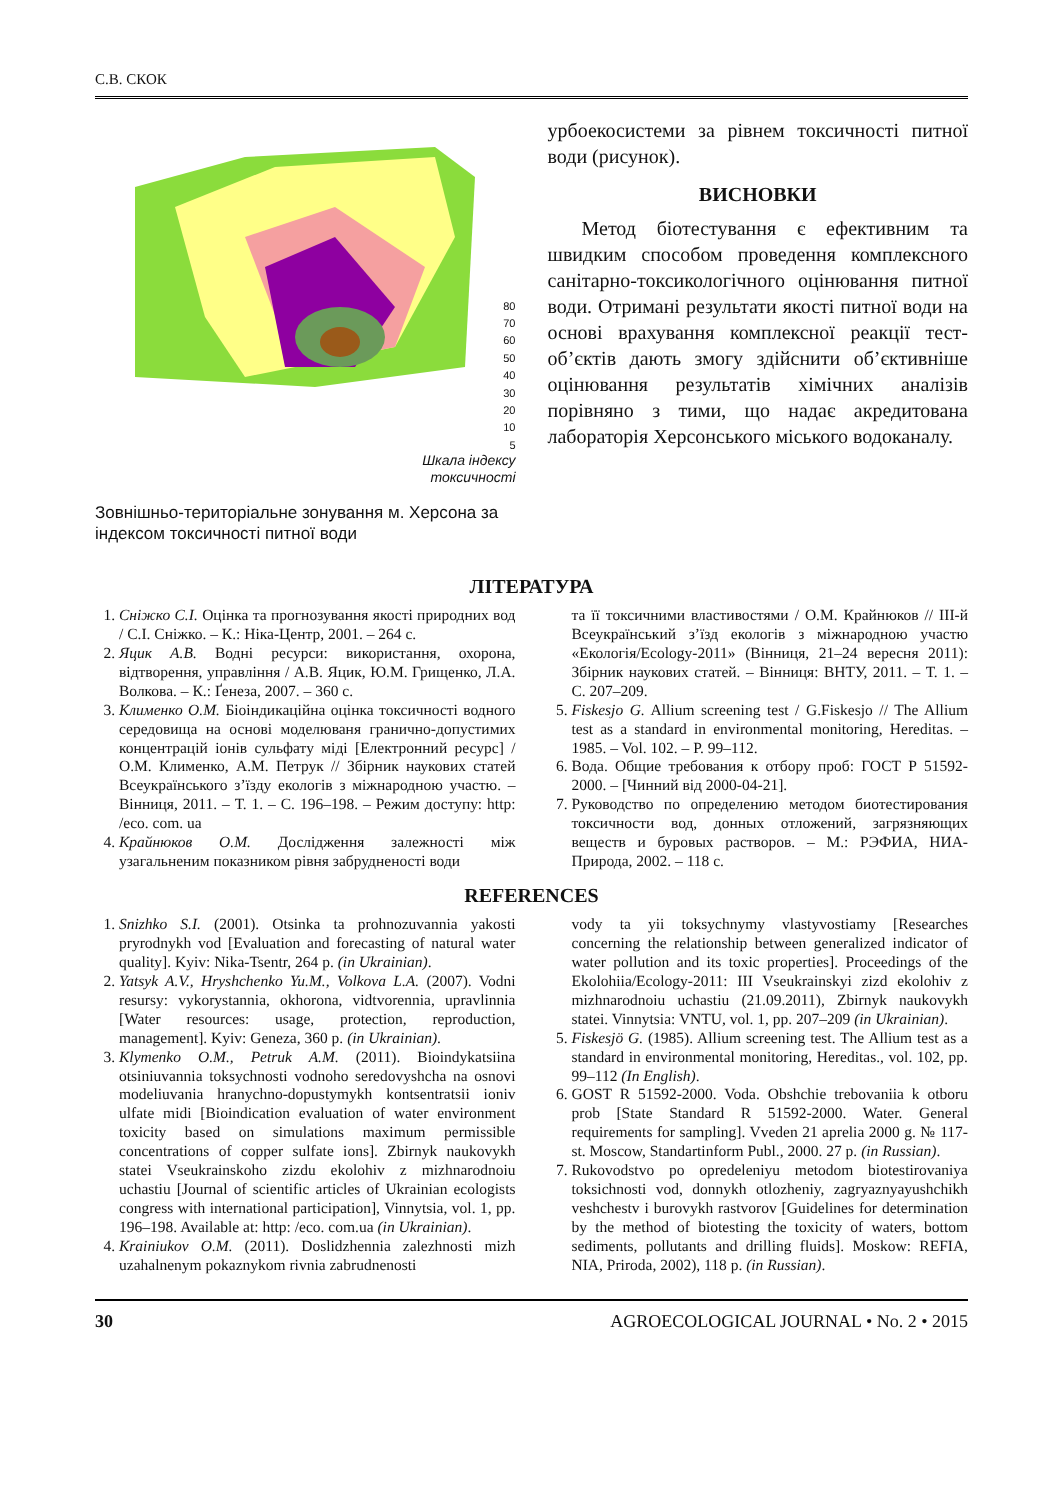С.В. СКОК
80
70
60
50
40
30
20
10
5
Шкала індексу
токсичності
Зовнішньо-територіальне зонування м. Херсона за індексом токсичності питної води
урбоекосистеми за рівнем токсичності питної води (рисунок).
ВИСНОВКИ
Метод біотестування є ефективним та швидким способом проведення комплексного санітарно-токсикологічного оцінювання питної води. Отримані результати якості питної води на основі врахування комплексної реакції тест-об’єктів дають змогу здійснити об’єктивніше оцінювання результатів хімічних аналізів порівняно з тими, що надає акредитована лабораторія Херсонського міського водоканалу.
ЛІТЕРАТУРА
1. Сніжко С.І. Оцінка та прогнозування якості природних вод / С.І. Сніжко. – К.: Ніка-Центр, 2001. – 264 с.
2. Яцик А.В. Водні ресурси: використання, охорона, відтворення, управління / А.В. Яцик, Ю.М. Грищенко, Л.А. Волкова. – К.: Ґенеза, 2007. – 360 с.
3. Клименко О.М. Біоіндикаційна оцінка токсичності водного середовища на основі моделюваня гранично-допустимих концентрацій іонів сульфату міді [Електронний ресурс] / О.М. Клименко, А.М. Петрук // Збірник наукових статей Всеукраїнського з’їзду екологів з міжнародною участю. – Вінниця, 2011. – Т. 1. – С. 196–198. – Режим доступу: http: /eco. com. ua
4. Крайнюков О.М. Дослідження залежності між узагальненим показником рівня забрудненості води
та її токсичними властивостями / О.М. Крайнюков // ІІІ-й Всеукраїнський з’їзд екологів з міжнародною участю «Екологія/Ecology-2011» (Вінниця, 21–24 вересня 2011): Збірник наукових статей. – Вінниця: ВНТУ, 2011. – Т. 1. – С. 207–209.
5. Fiskesjo G. Allium screening test / G.Fiskesjo // The Allium test as a standard in environmental monitoring, Hereditas. – 1985. – Vol. 102. – P. 99–112.
6. Вода. Общие требования к отбору проб: ГОСТ Р 51592-2000. – [Чинний від 2000-04-21].
7. Руководство по определению методом биотестирования токсичности вод, донных отложений, загрязняющих веществ и буровых растворов. – М.: РЭФИА, НИА-Природа, 2002. – 118 с.
REFERENCES
1. Snizhko S.I. (2001). Otsinka ta prohnozuvannia yakosti pryrodnykh vod [Evaluation and forecasting of natural water quality]. Kyiv: Nika-Tsentr, 264 p. (in Ukrainian).
2. Yatsyk A.V., Hryshchenko Yu.M., Volkova L.A. (2007). Vodni resursy: vykorystannia, okhorona, vidtvorennia, upravlinnia [Water resources: usage, protection, reproduction, management]. Kyiv: Geneza, 360 p. (in Ukrainian).
3. Klymenko O.M., Petruk A.M. (2011). Bioindykatsiina otsiniuvannia toksychnosti vodnoho seredovyshcha na osnovi modeliuvania hranychno-dopustymykh kontsentratsii ioniv ulfate midi [Bioindication evaluation of water environment toxicity based on simulations maximum permissible concentrations of copper sulfate ions]. Zbirnyk naukovykh statei Vseukrainskoho zizdu ekolohiv z mizhnarodnoiu uchastiu [Journal of scientific articles of Ukrainian ecologists congress with international participation], Vinnytsia, vol. 1, pp. 196–198. Available at: http: /eco. com.ua (in Ukrainian).
4. Krainiukov O.M. (2011). Doslidzhennia zalezhnosti mizh uzahalnenym pokaznykom rivnia zabrudnenosti
vody ta yii toksychnymy vlastyvostiamy [Researches concerning the relationship between generalized indicator of water pollution and its toxic properties]. Proceedings of the Ekolohiia/Ecology-2011: III Vseukrainskyi zizd ekolohiv z mizhnarodnoiu uchastiu (21.09.2011), Zbirnyk naukovykh statei. Vinnytsia: VNTU, vol. 1, pp. 207–209 (in Ukrainian).
5. Fiskesjö G. (1985). Allium screening test. The Allium test as a standard in environmental monitoring, Hereditas., vol. 102, pp. 99–112 (In English).
6. GOST R 51592-2000. Voda. Obshchie trebovaniia k otboru prob [State Standard R 51592-2000. Water. General requirements for sampling]. Vveden 21 aprelia 2000 g. № 117-st. Moscow, Standartinform Publ., 2000. 27 p. (in Russian).
7. Rukovodstvo po opredeleniyu metodom biotestirovaniya toksichnosti vod, donnykh otlozheniy, zagryaznyayushchikh veshchestv i burovykh rastvorov [Guidelines for determination by the method of biotesting the toxicity of waters, bottom sediments, pollutants and drilling fluids]. Moskow: REFIA, NIA, Priroda, 2002), 118 p. (in Russian).
30 AGROECOLOGICAL JOURNAL • No. 2 • 2015